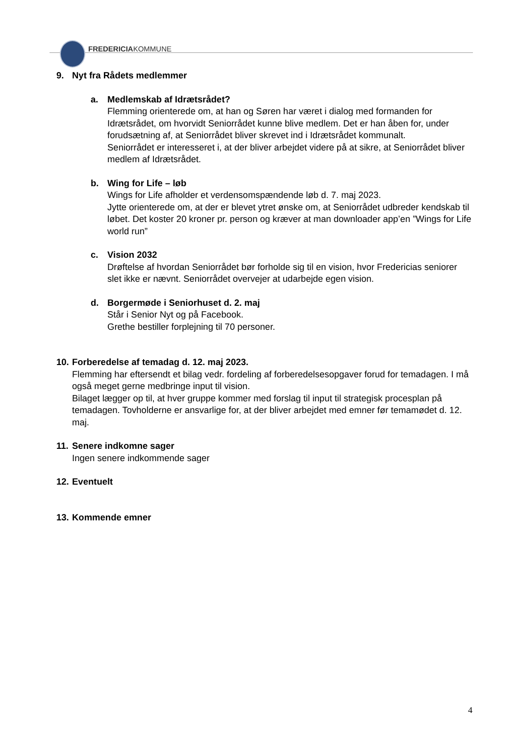FREDERICIAKOMMUNE
9. Nyt fra Rådets medlemmer
a. Medlemskab af Idrætsrådet?
Flemming orienterede om, at han og Søren har været i dialog med formanden for Idrætsrådet, om hvorvidt Seniorrådet kunne blive medlem. Det er han åben for, under forudsætning af, at Seniorrådet bliver skrevet ind i Idrætsrådet kommunalt.
Seniorrådet er interesseret i, at der bliver arbejdet videre på at sikre, at Seniorrådet bliver medlem af Idrætsrådet.
b. Wing for Life – løb
Wings for Life afholder et verdensomspændende løb d. 7. maj 2023.
Jytte orienterede om, at der er blevet ytret ønske om, at Seniorrådet udbreder kendskab til løbet. Det koster 20 kroner pr. person og kræver at man downloader app’en ”Wings for Life world run”
c. Vision 2032
Drøftelse af hvordan Seniorrådet bør forholde sig til en vision, hvor Fredericias seniorer slet ikke er nævnt. Seniorrådet overvejer at udarbejde egen vision.
d. Borgermøde i Seniorhuset d. 2. maj
Står i Senior Nyt og på Facebook.
Grethe bestiller forplejning til 70 personer.
10. Forberedelse af temadag d. 12. maj 2023.
Flemming har eftersendt et bilag vedr. fordeling af forberedelsesopgaver forud for temadagen. I må også meget gerne medbringe input til vision.
Bilaget lægger op til, at hver gruppe kommer med forslag til input til strategisk procesplan på temadagen. Tovholderne er ansvarlige for, at der bliver arbejdet med emner før temamødet d. 12. maj.
11. Senere indkomne sager
Ingen senere indkommende sager
12. Eventuelt
13. Kommende emner
4